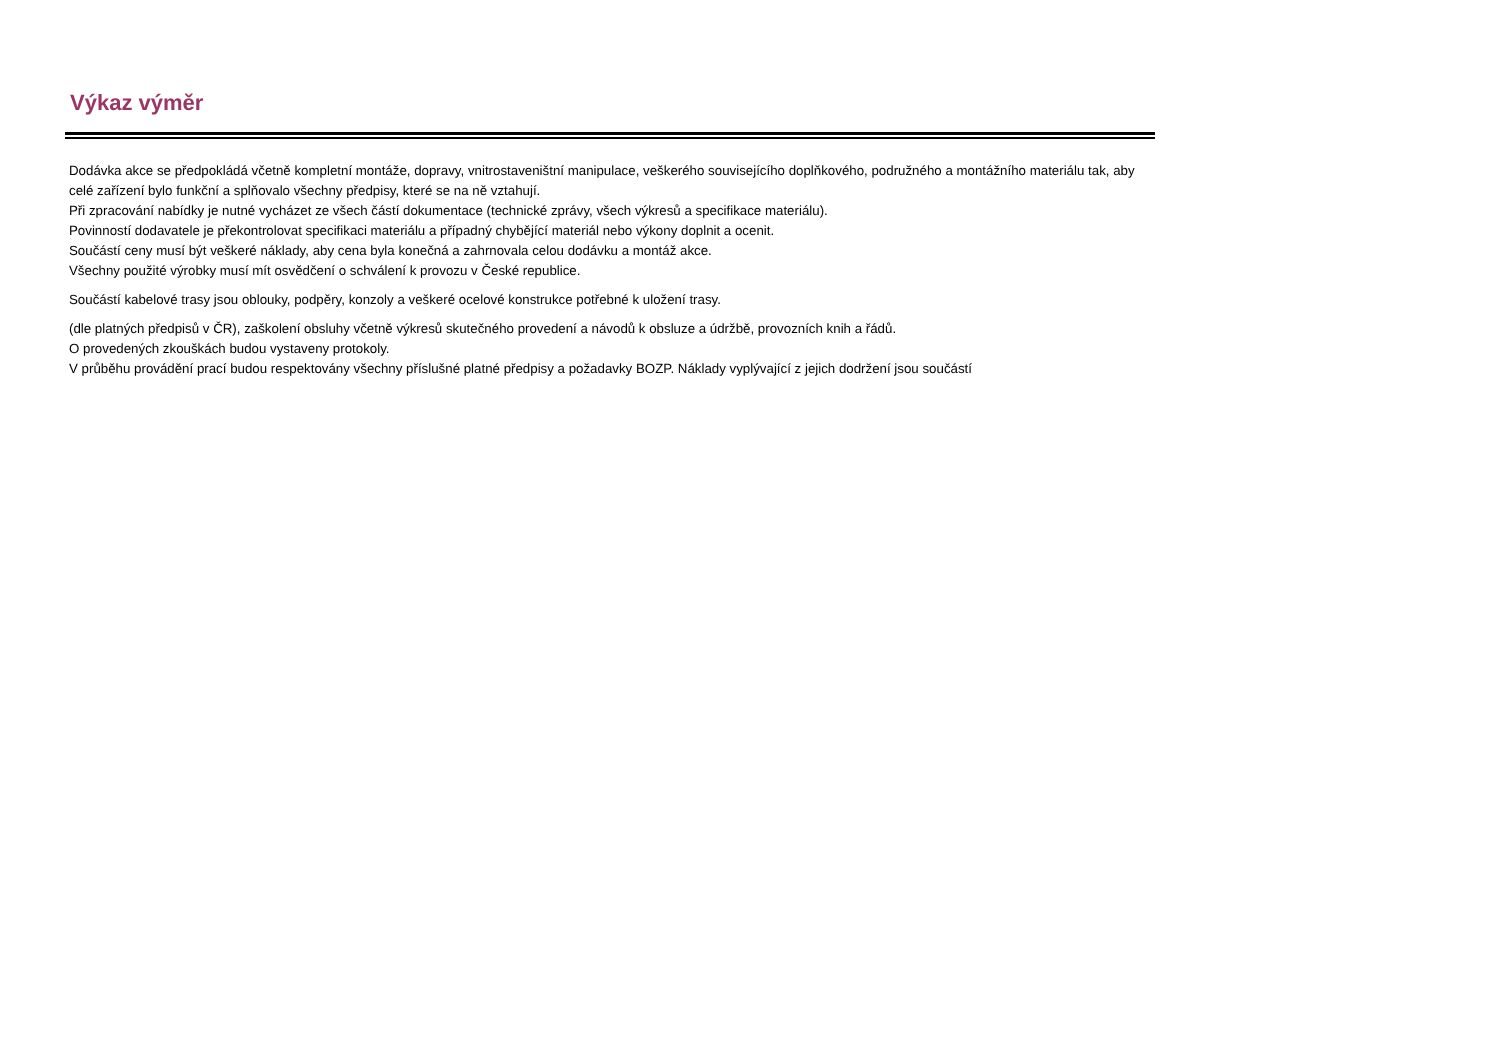Výkaz výměr
Dodávka akce se předpokládá včetně kompletní montáže, dopravy, vnitrostaveništní manipulace, veškerého souvisejícího doplňkového, podružného a montážního materiálu tak, aby celé zařízení bylo funkční a splňovalo všechny předpisy, které se na ně vztahují.
Při zpracování nabídky je nutné vycházet ze všech částí dokumentace (technické zprávy, všech výkresů a specifikace materiálu).
Povinností dodavatele je překontrolovat specifikaci materiálu a případný chybějící materiál nebo výkony doplnit a ocenit.
Součástí ceny musí být veškeré náklady, aby cena byla konečná a zahrnovala celou dodávku a montáž akce.
Všechny použité výrobky musí mít osvědčení o schválení k provozu v České republice.
Součástí kabelové trasy jsou oblouky, podpěry, konzoly a veškeré ocelové konstrukce potřebné k uložení trasy.
(dle platných předpisů v ČR), zaškolení obsluhy včetně výkresů skutečného provedení a návodů k obsluze a údržbě, provozních knih a řádů.
O provedených zkouškách budou vystaveny protokoly.
V průběhu provádění prací budou respektovány všechny příslušné platné předpisy a požadavky BOZP. Náklady vyplývající z jejich dodržení jsou součástí